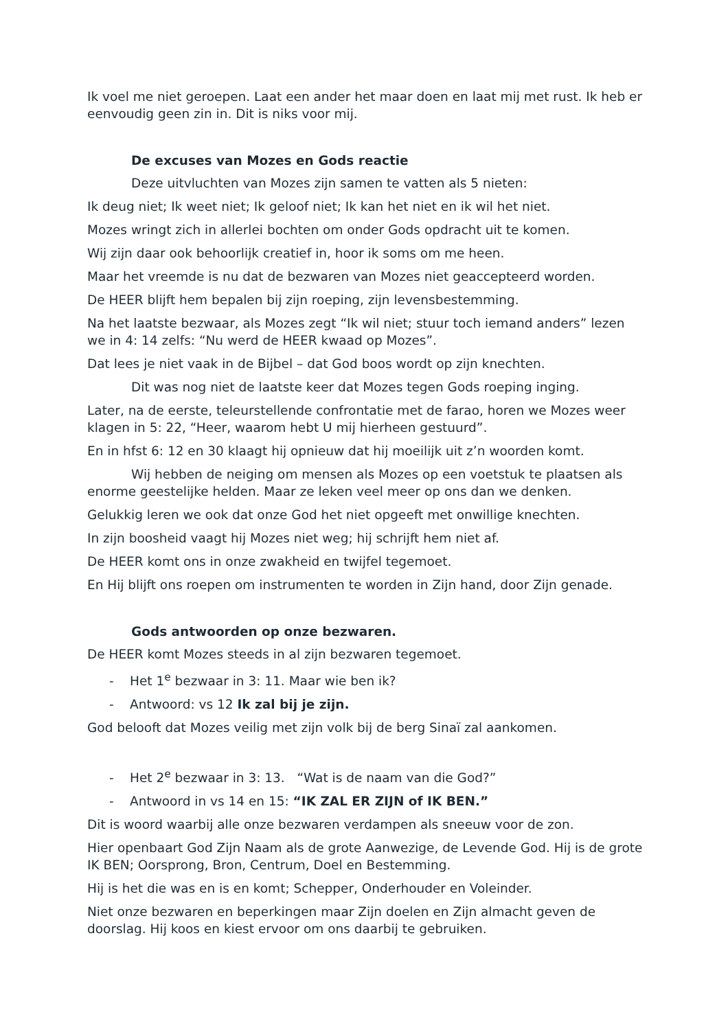Ik voel me niet geroepen. Laat een ander het maar doen en laat mij met rust. Ik heb er eenvoudig geen zin in. Dit is niks voor mij.
De excuses van Mozes en Gods reactie
Deze uitvluchten van Mozes zijn samen te vatten als 5 nieten:
Ik deug niet; Ik weet niet; Ik geloof niet; Ik kan het niet en ik wil het niet.
Mozes wringt zich in allerlei bochten om onder Gods opdracht uit te komen.
Wij zijn daar ook behoorlijk creatief in, hoor ik soms om me heen.
Maar het vreemde is nu dat de bezwaren van Mozes niet geaccepteerd worden.
De HEER blijft hem bepalen bij zijn roeping, zijn levensbestemming.
Na het laatste bezwaar, als Mozes zegt “Ik wil niet; stuur toch iemand anders” lezen we in 4: 14 zelfs: “Nu werd de HEER kwaad op Mozes”.
Dat lees je niet vaak in de Bijbel – dat God boos wordt op zijn knechten.
Dit was nog niet de laatste keer dat Mozes tegen Gods roeping inging.
Later, na de eerste, teleurstellende confrontatie met de farao, horen we Mozes weer klagen in 5: 22, “Heer, waarom hebt U mij hierheen gestuurd”.
En in hfst 6: 12 en 30 klaagt hij opnieuw dat hij moeilijk uit z’n woorden komt.
Wij hebben de neiging om mensen als Mozes op een voetstuk te plaatsen als enorme geestelijke helden. Maar ze leken veel meer op ons dan we denken.
Gelukkig leren we ook dat onze God het niet opgeeft met onwillige knechten.
In zijn boosheid vaagt hij Mozes niet weg; hij schrijft hem niet af.
De HEER komt ons in onze zwakheid en twijfel tegemoet.
En Hij blijft ons roepen om instrumenten te worden in Zijn hand, door Zijn genade.
Gods antwoorden op onze bezwaren.
De HEER komt Mozes steeds in al zijn bezwaren tegemoet.
- Het 1<sup>e</sup> bezwaar in 3: 11. Maar wie ben ik?
- Antwoord: vs 12 Ik zal bij je zijn.
God belooft dat Mozes veilig met zijn volk bij de berg Sinaï zal aankomen.
- Het 2<sup>e</sup> bezwaar in 3: 13. “Wat is de naam van die God?”
- Antwoord in vs 14 en 15: “IK ZAL ER ZIJN of IK BEN.”
Dit is woord waarbij alle onze bezwaren verdampen als sneeuw voor de zon.
Hier openbaart God Zijn Naam als de grote Aanwezige, de Levende God. Hij is de grote IK BEN; Oorsprong, Bron, Centrum, Doel en Bestemming.
Hij is het die was en is en komt; Schepper, Onderhouder en Voleinder.
Niet onze bezwaren en beperkingen maar Zijn doelen en Zijn almacht geven de doorslag. Hij koos en kiest ervoor om ons daarbij te gebruiken.